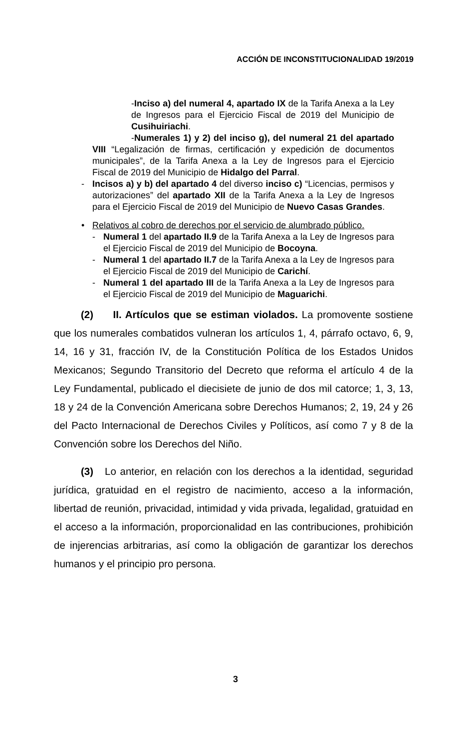ACCIÓN DE INCONSTITUCIONALIDAD 19/2019
-Inciso a) del numeral 4, apartado IX de la Tarifa Anexa a la Ley de Ingresos para el Ejercicio Fiscal de 2019 del Municipio de Cusihuiriachi.
-Numerales 1) y 2) del inciso g), del numeral 21 del apartado VIII “Legalización de firmas, certificación y expedición de documentos municipales”, de la Tarifa Anexa a la Ley de Ingresos para el Ejercicio Fiscal de 2019 del Municipio de Hidalgo del Parral.
- Incisos a) y b) del apartado 4 del diverso inciso c) “Licencias, permisos y autorizaciones” del apartado XII de la Tarifa Anexa a la Ley de Ingresos para el Ejercicio Fiscal de 2019 del Municipio de Nuevo Casas Grandes.
• Relativos al cobro de derechos por el servicio de alumbrado público.
- Numeral 1 del apartado II.9 de la Tarifa Anexa a la Ley de Ingresos para el Ejercicio Fiscal de 2019 del Municipio de Bocoyna.
- Numeral 1 del apartado II.7 de la Tarifa Anexa a la Ley de Ingresos para el Ejercicio Fiscal de 2019 del Municipio de Carichí.
- Numeral 1 del apartado III de la Tarifa Anexa a la Ley de Ingresos para el Ejercicio Fiscal de 2019 del Municipio de Maguarichi.
(2) II. Artículos que se estiman violados. La promovente sostiene que los numerales combatidos vulneran los artículos 1, 4, párrafo octavo, 6, 9, 14, 16 y 31, fracción IV, de la Constitución Política de los Estados Unidos Mexicanos; Segundo Transitorio del Decreto que reforma el artículo 4 de la Ley Fundamental, publicado el diecisiete de junio de dos mil catorce; 1, 3, 13, 18 y 24 de la Convención Americana sobre Derechos Humanos; 2, 19, 24 y 26 del Pacto Internacional de Derechos Civiles y Políticos, así como 7 y 8 de la Convención sobre los Derechos del Niño.
(3) Lo anterior, en relación con los derechos a la identidad, seguridad jurídica, gratuidad en el registro de nacimiento, acceso a la información, libertad de reunión, privacidad, intimidad y vida privada, legalidad, gratuidad en el acceso a la información, proporcionalidad en las contribuciones, prohibición de injerencias arbitrarias, así como la obligación de garantizar los derechos humanos y el principio pro persona.
3